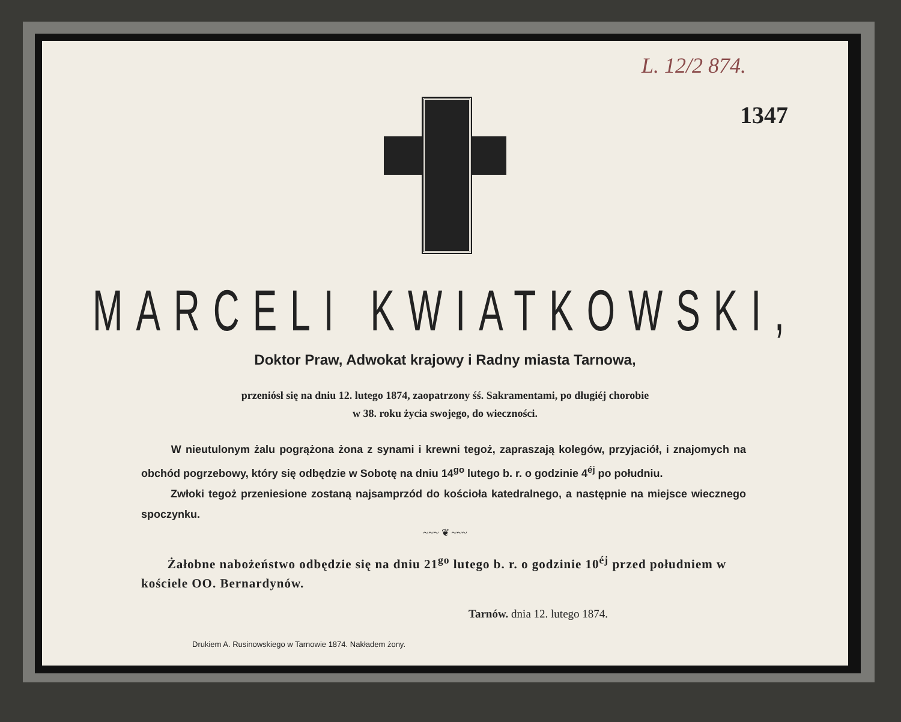L. 12/2 874.
1347
MARCELI KWIATKOWSKI,
Doktor Praw, Adwokat krajowy i Radny miasta Tarnowa,
przeniósł się na dniu 12. lutego 1874, zaopatrzony śś. Sakramentami, po długiéj chorobie
w 38. roku życia swojego, do wieczności.
W nieutulonym żalu pogrążona żona z synami i krewni tegoż, zapraszają kolegów, przyjaciół, i znajomych na obchód pogrzebowy, który się odbędzie w Sobotę na dniu 14<sup>go</sup> lutego b. r. o godzinie 4<sup>éj</sup> po południu.
Zwłoki tegoż przeniesione zostaną najsamprzód do kościoła katedralnego, a następnie na miejsce wiecznego spoczynku.
~~~ ❦ ~~~
Żałobne nabożeństwo odbędzie się na dniu 21<sup>go</sup> lutego b. r. o godzinie 10<sup>éj</sup> przed południem w kościele OO. Bernardynów.
Tarnów. dnia 12. lutego 1874.
Drukiem A. Rusinowskiego w Tarnowie 1874. Nakładem żony.